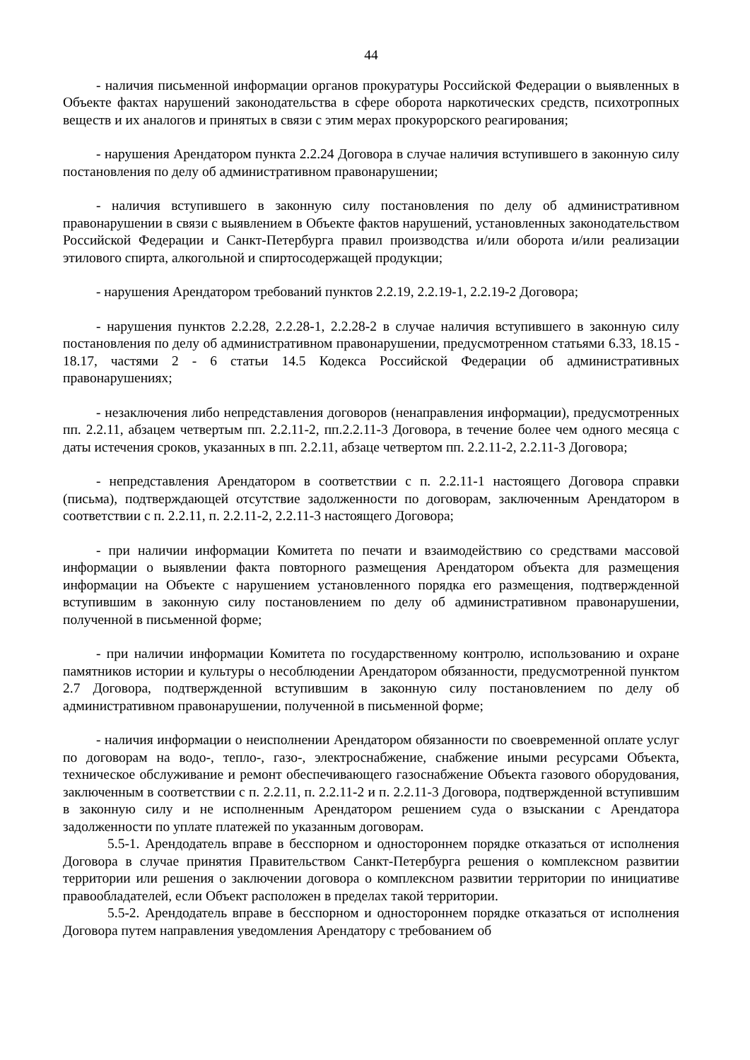44
- наличия письменной информации органов прокуратуры Российской Федерации о выявленных в Объекте фактах нарушений законодательства в сфере оборота наркотических средств, психотропных веществ и их аналогов и принятых в связи с этим мерах прокурорского реагирования;
- нарушения Арендатором пункта 2.2.24 Договора в случае наличия вступившего в законную силу постановления по делу об административном правонарушении;
- наличия вступившего в законную силу постановления по делу об административном правонарушении в связи с выявлением в Объекте фактов нарушений, установленных законодательством Российской Федерации и Санкт-Петербурга правил производства и/или оборота и/или реализации этилового спирта, алкогольной и спиртосодержащей продукции;
- нарушения Арендатором требований пунктов 2.2.19, 2.2.19-1, 2.2.19-2 Договора;
- нарушения пунктов 2.2.28, 2.2.28-1, 2.2.28-2 в случае наличия вступившего в законную силу постановления по делу об административном правонарушении, предусмотренном статьями 6.33, 18.15 - 18.17, частями 2 - 6 статьи 14.5 Кодекса Российской Федерации об административных правонарушениях;
- незаключения либо непредставления договоров (ненаправления информации), предусмотренных пп. 2.2.11, абзацем четвертым пп. 2.2.11-2, пп.2.2.11-3 Договора, в течение более чем одного месяца с даты истечения сроков, указанных в пп. 2.2.11, абзаце четвертом пп. 2.2.11-2, 2.2.11-3 Договора;
- непредставления Арендатором в соответствии с п. 2.2.11-1 настоящего Договора справки (письма), подтверждающей отсутствие задолженности по договорам, заключенным Арендатором в соответствии с п. 2.2.11, п. 2.2.11-2, 2.2.11-3 настоящего Договора;
- при наличии информации Комитета по печати и взаимодействию со средствами массовой информации о выявлении факта повторного размещения Арендатором объекта для размещения информации на Объекте с нарушением установленного порядка его размещения, подтвержденной вступившим в законную силу постановлением по делу об административном правонарушении, полученной в письменной форме;
- при наличии информации Комитета по государственному контролю, использованию и охране памятников истории и культуры о несоблюдении Арендатором обязанности, предусмотренной пунктом 2.7 Договора, подтвержденной вступившим в законную силу постановлением по делу об административном правонарушении, полученной в письменной форме;
- наличия информации о неисполнении Арендатором обязанности по своевременной оплате услуг по договорам на водо-, тепло-, газо-, электроснабжение, снабжение иными ресурсами Объекта, техническое обслуживание и ремонт обеспечивающего газоснабжение Объекта газового оборудования, заключенным в соответствии с п. 2.2.11, п. 2.2.11-2 и п. 2.2.11-3 Договора, подтвержденной вступившим в законную силу и не исполненным Арендатором решением суда о взыскании с Арендатора задолженности по уплате платежей по указанным договорам.
5.5-1. Арендодатель вправе в бесспорном и одностороннем порядке отказаться от исполнения Договора в случае принятия Правительством Санкт-Петербурга решения о комплексном развитии территории или решения о заключении договора о комплексном развитии территории по инициативе правообладателей, если Объект расположен в пределах такой территории.
5.5-2. Арендодатель вправе в бесспорном и одностороннем порядке отказаться от исполнения Договора путем направления уведомления Арендатору с требованием об